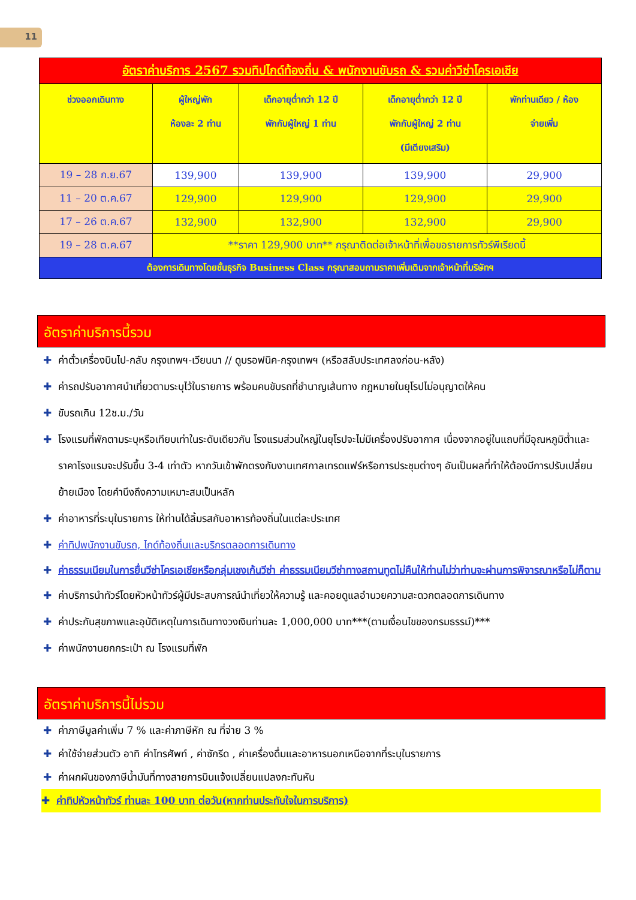11
| อัตราค่าบริการ 2567 รวมทิปไกด์ท้องถิ่น & พนักงานขับรถ & รวมค่าวีซ่าโครเอเชีย | | | | |
| ช่วงออกเดินทาง | ผู้ใหญ่พัก ห้องละ 2 ท่าน | เด็กอายุต่ำกว่า 12 ปี พักกับผู้ใหญ่ 1 ท่าน | เด็กอายุต่ำกว่า 12 ปี พักกับผู้ใหญ่ 2 ท่าน (มีเตียงเสริม) | พักท่านเดียว / ห้อง จ่ายเพิ่ม |
| 19 – 28 ก.ย.67 | 139,900 | 139,900 | 139,900 | 29,900 |
| 11 – 20 ต.ค.67 | 129,900 | 129,900 | 129,900 | 29,900 |
| 17 – 26 ต.ค.67 | 132,900 | 132,900 | 132,900 | 29,900 |
| 19 – 28 ต.ค.67 | **ราคา 129,900 บาท** กรุณาติดต่อเจ้าหน้าที่เพื่อขอรายการทัวร์พีเรียดนี้ | | | |
| ต้องการเดินทางโดยชั้นธุรกิจ Business Class กรุณาสอบถามราคาเพิ่มเติมจากเจ้าหน้าที่บริษัทฯ | | | | |
อัตราค่าบริการนี้รวม
✚ ค่าตั๋วเครื่องบินไป-กลับ กรุงเทพฯ-เวียนนา // ดูบรอฟนิค-กรุงเทพฯ (หรือสลับประเทศลงก่อน-หลัง)
✚ ค่ารถปรับอากาศนำเที่ยวตามระบุไว้ในรายการ พร้อมคนขับรถที่ชำนาญเส้นทาง กฎหมายในยุโรปไม่อนุญาตให้คน
✚ ขับรถเกิน 12ช.ม./วัน
✚ โรงแรมที่พักตามระบุหรือเทียบเท่าในระดับเดียวกัน โรงแรมส่วนใหญ่ในยุโรปจะไม่มีเครื่องปรับอากาศ เนื่องจากอยู่ในแถบที่มีอุณหภูมิต่ำและราคาโรงแรมจะปรับขึ้น 3-4 เท่าตัว หากวันเข้าพักตรงกับงานเทศกาลเทรดแฟร์หรือการประชุมต่างๆ อันเป็นผลที่ทำให้ต้องมีการปรับเปลี่ยนย้ายเมือง โดยคำนึงถึงความเหมาะสมเป็นหลัก
✚ ค่าอาหารที่ระบุในรายการ ให้ท่านได้ลิ้มรสกับอาหารท้องถิ่นในแต่ละประเทศ
✚ ค่าทิปพนักงานขับรถ, ไกด์ท้องถิ่นและบริกรตลอดการเดินทาง
✚ ค่าธรรมเนียมในการยื่นวีซ่าโครเอเชียหรือกลุ่มเชงเก้นวีซ่า ค่าธรรมเนียมวีซ่าทางสถานทูตไม่คืนให้ท่านไม่ว่าท่านจะผ่านการพิจารณาหรือไม่ก็ตาม
✚ ค่าบริการนำทัวร์โดยหัวหน้าทัวร์ผู้มีประสบการณ์นำเที่ยวให้ความรู้ และคอยดูแลอำนวยความสะดวกตลอดการเดินทาง
✚ ค่าประกันสุขภาพและอุบัติเหตุในการเดินทางวงเงินท่านละ 1,000,000 บาท***(ตามเงื่อนไขของกรมธรรม์)***
✚ ค่าพนักงานยกกระเป๋า ณ โรงแรมที่พัก
อัตราค่าบริการนี้ไม่รวม
✚ ค่าภาษีมูลค่าเพิ่ม 7 % และค่าภาษีหัก ณ ที่จ่าย 3 %
✚ ค่าใช้จ่ายส่วนตัว อาทิ ค่าโทรศัพท์ , ค่าซักรีด , ค่าเครื่องดื่มและอาหารนอกเหนือจากที่ระบุในรายการ
✚ ค่าผกผันของภาษีน้ำมันที่ทางสายการบินแจ้งเปลี่ยนแปลงกะทันหัน
✚ ค่าทิปหัวหน้าทัวร์ ท่านละ 100 บาท ต่อวัน(หากท่านประทับใจในการบริการ)